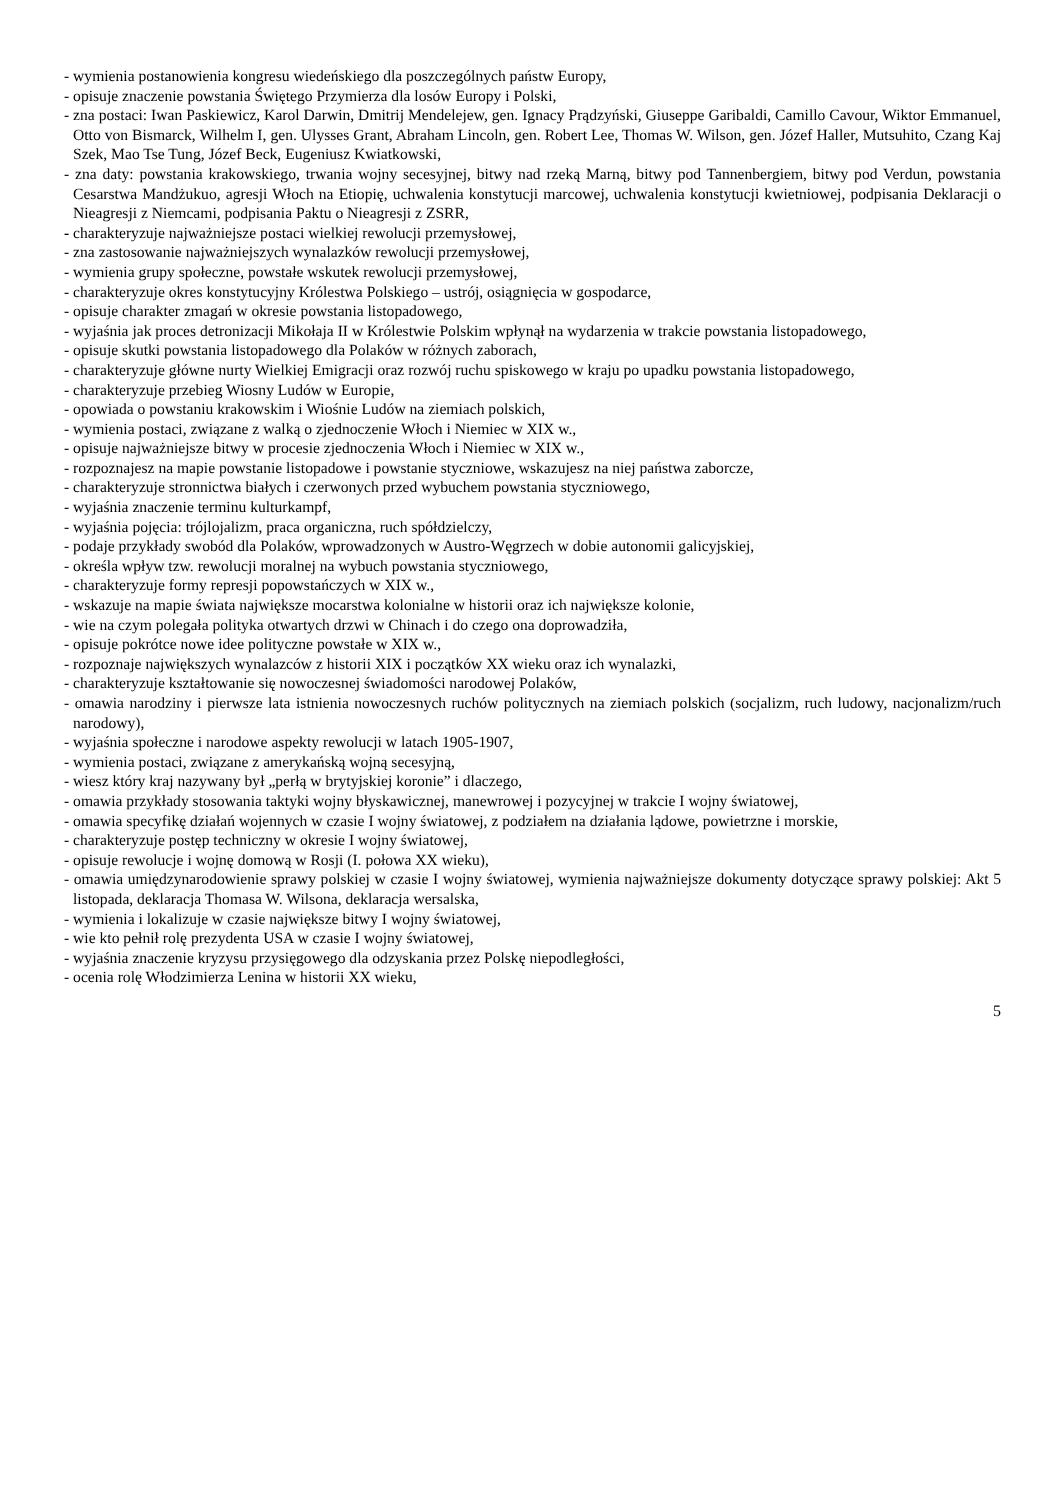- wymienia postanowienia kongresu wiedeńskiego dla poszczególnych państw Europy,
- opisuje znaczenie powstania Świętego Przymierza dla losów Europy i Polski,
- zna postaci: Iwan Paskiewicz, Karol Darwin, Dmitrij Mendelejew, gen. Ignacy Prądzyński, Giuseppe Garibaldi, Camillo Cavour, Wiktor Emmanuel, Otto von Bismarck, Wilhelm I, gen. Ulysses Grant, Abraham Lincoln, gen. Robert Lee, Thomas W. Wilson, gen. Józef Haller, Mutsuhito, Czang Kaj Szek, Mao Tse Tung, Józef Beck, Eugeniusz Kwiatkowski,
- zna daty: powstania krakowskiego, trwania wojny secesyjnej, bitwy nad rzeką Marną, bitwy pod Tannenbergiem, bitwy pod Verdun, powstania Cesarstwa Mandżukuo, agresji Włoch na Etiopię, uchwalenia konstytucji marcowej, uchwalenia konstytucji kwietniowej, podpisania Deklaracji o Nieagresji z Niemcami, podpisania Paktu o Nieagresji z ZSRR,
- charakteryzuje najważniejsze postaci wielkiej rewolucji przemysłowej,
- zna zastosowanie najważniejszych wynalazków rewolucji przemysłowej,
- wymienia grupy społeczne, powstałe wskutek rewolucji przemysłowej,
- charakteryzuje okres konstytucyjny Królestwa Polskiego – ustrój, osiągnięcia w gospodarce,
- opisuje charakter zmagań w okresie powstania listopadowego,
- wyjaśnia jak proces detronizacji Mikołaja II w Królestwie Polskim wpłynął na wydarzenia w trakcie powstania listopadowego,
- opisuje skutki powstania listopadowego dla Polaków w różnych zaborach,
- charakteryzuje główne nurty Wielkiej Emigracji oraz rozwój ruchu spiskowego w kraju po upadku powstania listopadowego,
- charakteryzuje przebieg Wiosny Ludów w Europie,
- opowiada o powstaniu krakowskim i Wiośnie Ludów na ziemiach polskich,
- wymienia postaci, związane z walką o zjednoczenie Włoch i Niemiec w XIX w.,
- opisuje najważniejsze bitwy w procesie zjednoczenia Włoch i Niemiec w XIX w.,
- rozpoznajesz na mapie powstanie listopadowe i powstanie styczniowe, wskazujesz na niej państwa zaborcze,
- charakteryzuje stronnictwa białych i czerwonych przed wybuchem powstania styczniowego,
- wyjaśnia znaczenie terminu kulturkampf,
- wyjaśnia pojęcia: trójlojalizm, praca organiczna, ruch spółdzielczy,
- podaje przykłady swobód dla Polaków, wprowadzonych w Austro-Węgrzech w dobie autonomii galicyjskiej,
- określa wpływ tzw. rewolucji moralnej na wybuch powstania styczniowego,
- charakteryzuje formy represji popowstańczych w XIX w.,
- wskazuje na mapie świata największe mocarstwa kolonialne w historii oraz ich największe kolonie,
- wie na czym polegała polityka otwartych drzwi w Chinach i do czego ona doprowadziła,
- opisuje pokrótce nowe idee polityczne powstałe w XIX w.,
- rozpoznaje największych wynalazców z historii XIX i początków XX wieku oraz ich wynalazki,
- charakteryzuje kształtowanie się nowoczesnej świadomości narodowej Polaków,
- omawia narodziny i pierwsze lata istnienia nowoczesnych ruchów politycznych na ziemiach polskich (socjalizm, ruch ludowy, nacjonalizm/ruch narodowy),
- wyjaśnia społeczne i narodowe aspekty rewolucji w latach 1905-1907,
- wymienia postaci, związane z amerykańską wojną secesyjną,
- wiesz który kraj nazywany był „perłą w brytyjskiej koronie” i dlaczego,
- omawia przykłady stosowania taktyki wojny błyskawicznej, manewrowej i pozycyjnej w trakcie I wojny światowej,
- omawia specyfikę działań wojennych w czasie I wojny światowej, z podziałem na działania lądowe, powietrzne i morskie,
- charakteryzuje postęp techniczny w okresie I wojny światowej,
- opisuje rewolucje i wojnę domową w Rosji (I. połowa XX wieku),
- omawia umiędzynarodowienie sprawy polskiej w czasie I wojny światowej, wymienia najważniejsze dokumenty dotyczące sprawy polskiej: Akt 5 listopada, deklaracja Thomasa W. Wilsona, deklaracja wersalska,
- wymienia i lokalizuje w czasie największe bitwy I wojny światowej,
- wie kto pełnił rolę prezydenta USA w czasie I wojny światowej,
- wyjaśnia znaczenie kryzysu przysięgowego dla odzyskania przez Polskę niepodległości,
- ocenia rolę Włodzimierza Lenina w historii XX wieku,
5